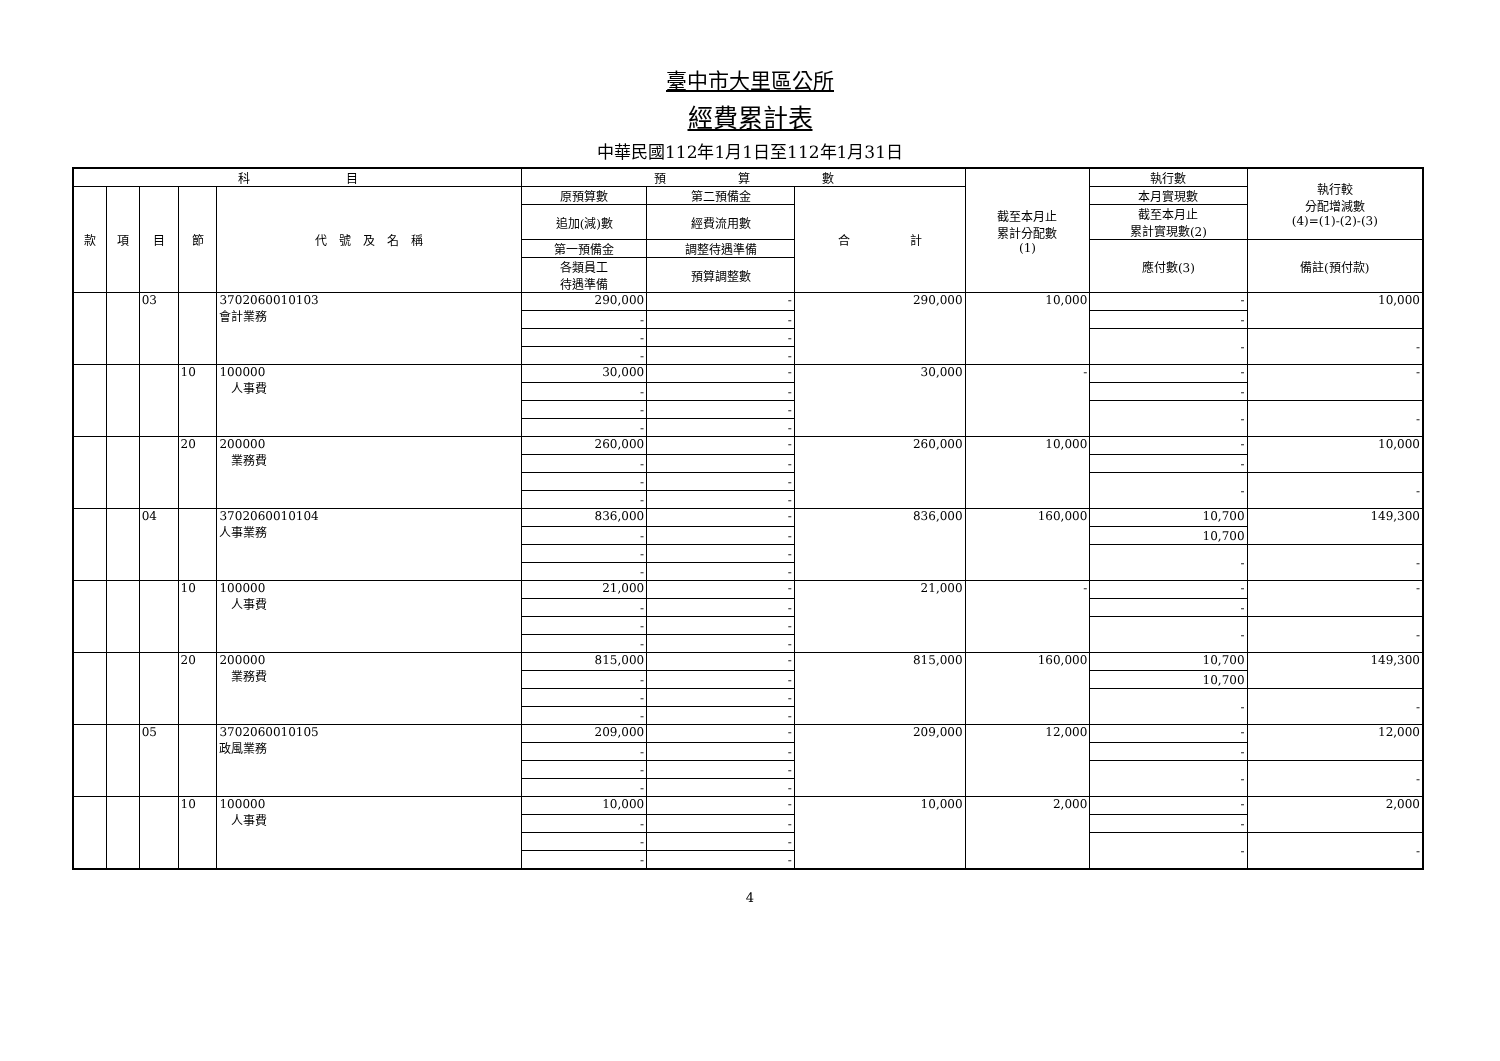臺中市大里區公所
經費累計表
中華民國112年1月1日至112年1月31日
| 科 目 | | | | | 預 算 數 | | | 截至本月止 累計分配數 (1) | 執行數 | 執行較 分配增減數 (4)=(1)-(2)-(3) |
| --- | --- | --- | --- | --- | --- | --- | --- | --- | --- | --- |
| 款 | 項 | 目 | 節 | 代 號 及 名 稱 | 原預算數 | 第二預備金 | 合 計 | | 本月實現數 | |
| | | | | | 追加(減)數 | 經費流用數 | | | 截至本月止 累計實現數(2) | |
| | | | | | 第一預備金 | 調整待遇準備 | | | 應付數(3) | 備註(預付款) |
| | | | | | 各類員工 待遇準備 | 預算調整數 | | | | |
| | | 03 | | 3702060010103 會計業務 | 290,000 | - | 290,000 | 10,000 | - | 10,000 |
| | | | | | - | - | | | - | |
| | | | | | - | - | | | - | - |
| | | | | | - | - | | | | |
| | | | 10 | 100000 人事費 | 30,000 | - | 30,000 | - | - | - |
| | | | | | - | - | | | - | |
| | | | | | - | - | | | - | - |
| | | | | | - | - | | | | |
| | | | 20 | 200000 業務費 | 260,000 | - | 260,000 | 10,000 | - | 10,000 |
| | | | | | - | - | | | - | |
| | | | | | - | - | | | - | - |
| | | | | | - | - | | | | |
| | | 04 | | 3702060010104 人事業務 | 836,000 | - | 836,000 | 160,000 | 10,700 | 149,300 |
| | | | | | - | - | | | 10,700 | |
| | | | | | - | - | | | - | - |
| | | | | | - | - | | | | |
| | | | 10 | 100000 人事費 | 21,000 | - | 21,000 | - | - | - |
| | | | | | - | - | | | - | |
| | | | | | - | - | | | - | - |
| | | | | | - | - | | | | |
| | | | 20 | 200000 業務費 | 815,000 | - | 815,000 | 160,000 | 10,700 | 149,300 |
| | | | | | - | - | | | 10,700 | |
| | | | | | - | - | | | - | - |
| | | | | | - | - | | | | |
| | | 05 | | 3702060010105 政風業務 | 209,000 | - | 209,000 | 12,000 | - | 12,000 |
| | | | | | - | - | | | - | |
| | | | | | - | - | | | - | - |
| | | | | | - | - | | | | |
| | | | 10 | 100000 人事費 | 10,000 | - | 10,000 | 2,000 | - | 2,000 |
| | | | | | - | - | | | - | |
| | | | | | - | - | | | - | - |
| | | | | | - | - | | | | |
4